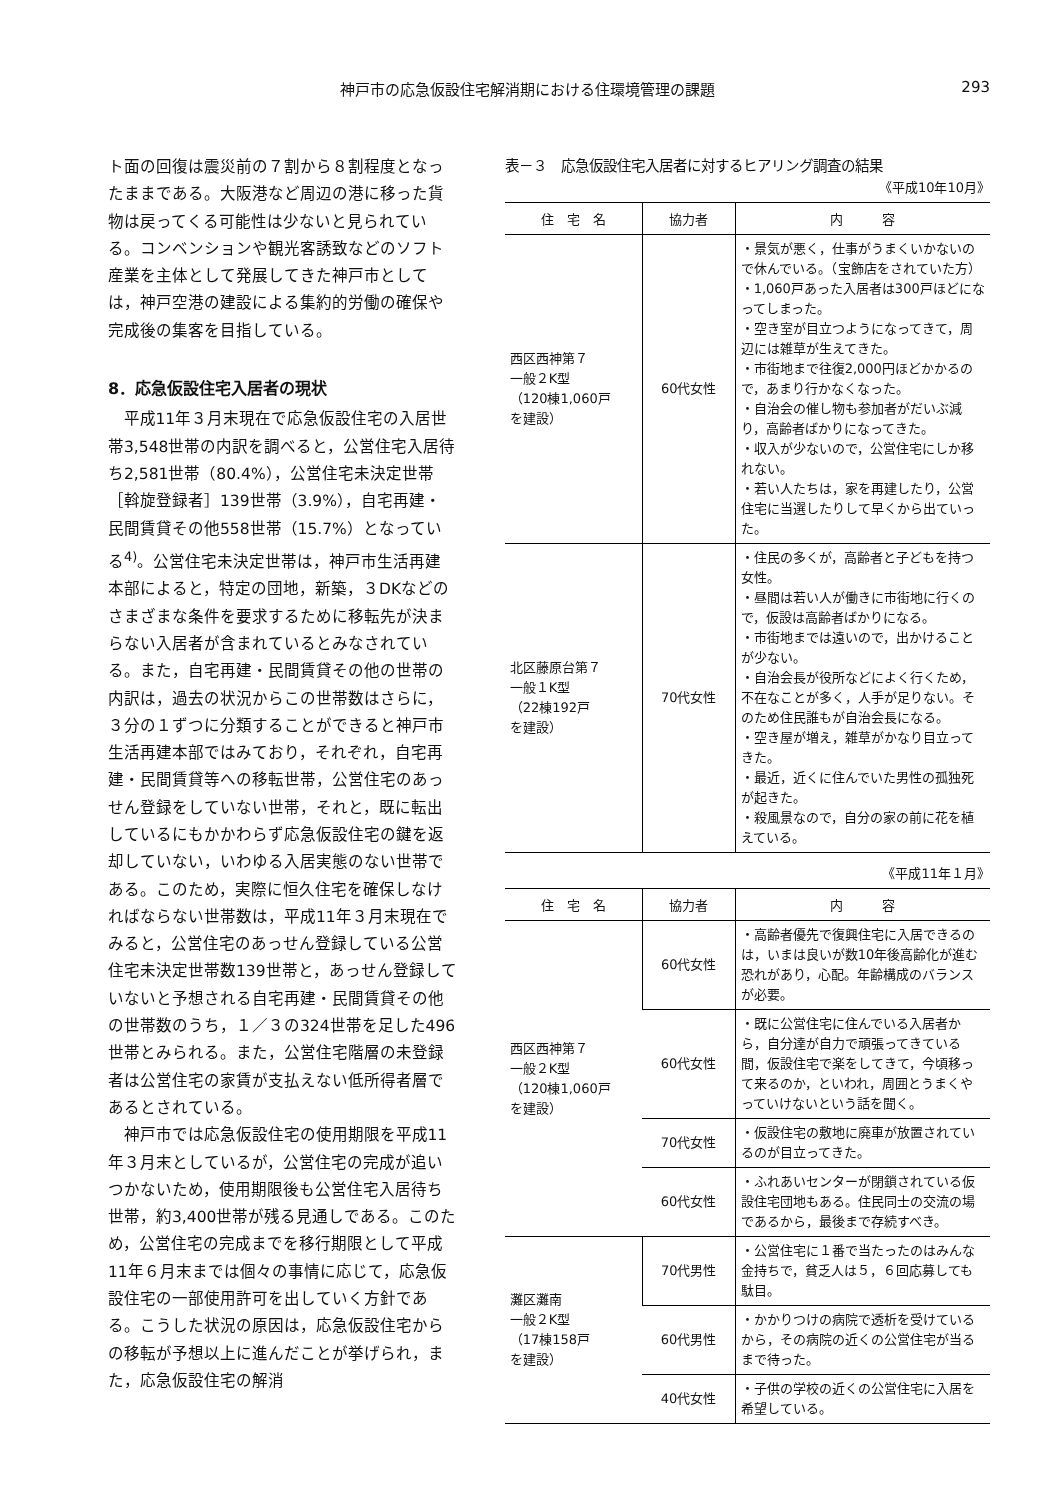神戸市の応急仮設住宅解消期における住環境管理の課題 293
ト面の回復は震災前の７割から８割程度となったままである。大阪港など周辺の港に移った貨物は戻ってくる可能性は少ないと見られている。コンベンションや観光客誘致などのソフト産業を主体として発展してきた神戸市としては，神戸空港の建設による集約的労働の確保や完成後の集客を目指している。
8．応急仮設住宅入居者の現状
平成11年３月末現在で応急仮設住宅の入居世帯3,548世帯の内訳を調べると，公営住宅入居待ち2,581世帯（80.4%），公営住宅未決定世帯［斡旋登録者］139世帯（3.9%），自宅再建・民間賃貸その他558世帯（15.7%）となっている<sup>4)</sup>。公営住宅未決定世帯は，神戸市生活再建本部によると，特定の団地，新築，３DKなどのさまざまな条件を要求するために移転先が決まらない入居者が含まれているとみなされている。また，自宅再建・民間賃貸その他の世帯の内訳は，過去の状況からこの世帯数はさらに，３分の１ずつに分類することができると神戸市生活再建本部ではみており，それぞれ，自宅再建・民間賃貸等への移転世帯，公営住宅のあっせん登録をしていない世帯，それと，既に転出しているにもかかわらず応急仮設住宅の鍵を返却していない，いわゆる入居実態のない世帯である。このため，実際に恒久住宅を確保しなければならない世帯数は，平成11年３月末現在でみると，公営住宅のあっせん登録している公営住宅未決定世帯数139世帯と，あっせん登録していないと予想される自宅再建・民間賃貸その他の世帯数のうち，１／３の324世帯を足した496世帯とみられる。また，公営住宅階層の未登録者は公営住宅の家賃が支払えない低所得者層であるとされている。
神戸市では応急仮設住宅の使用期限を平成11年３月末としているが，公営住宅の完成が追いつかないため，使用期限後も公営住宅入居待ち世帯，約3,400世帯が残る見通しである。このため，公営住宅の完成までを移行期限として平成11年６月末までは個々の事情に応じて，応急仮設住宅の一部使用許可を出していく方針である。こうした状況の原因は，応急仮設住宅からの移転が予想以上に進んだことが挙げられ，また，応急仮設住宅の解消
表－３　応急仮設住宅入居者に対するヒアリング調査の結果
《平成10年10月》
| 住 宅 名 | 協力者 | 内 容 |
| --- | --- | --- |
| 西区西神第７ 一般２K型 （120棟1,060戸 を建設） | 60代女性 | ・景気が悪く，仕事がうまくいかないので休んでいる。（宝飾店をされていた方） ・1,060戸あった入居者は300戸ほどになってしまった。 ・空き室が目立つようになってきて，周辺には雑草が生えてきた。 ・市街地まで往復2,000円ほどかかるので，あまり行かなくなった。 ・自治会の催し物も参加者がだいぶ減り，高齢者ばかりになってきた。 ・収入が少ないので，公営住宅にしか移れない。 ・若い人たちは，家を再建したり，公営住宅に当選したりして早くから出ていった。 |
| 北区藤原台第７ 一般１K型 （22棟192戸 を建設） | 70代女性 | ・住民の多くが，高齢者と子どもを持つ女性。 ・昼間は若い人が働きに市街地に行くので，仮設は高齢者ばかりになる。 ・市街地までは遠いので，出かけることが少ない。 ・自治会長が役所などによく行くため，不在なことが多く，人手が足りない。そのため住民誰もが自治会長になる。 ・空き屋が増え，雑草がかなり目立ってきた。 ・最近，近くに住んでいた男性の孤独死が起きた。 ・殺風景なので，自分の家の前に花を植えている。 |
《平成11年１月》
| 住 宅 名 | 協力者 | 内 容 |
| --- | --- | --- |
| 西区西神第７ 一般２K型 （120棟1,060戸 を建設） | 60代女性 | ・高齢者優先で復興住宅に入居できるのは，いまは良いが数10年後高齢化が進む恐れがあり，心配。年齢構成のバランスが必要。 |
| | 60代女性 | ・既に公営住宅に住んでいる入居者から，自分達が自力で頑張ってきている間，仮設住宅で楽をしてきて，今頃移って来るのか，といわれ，周囲とうまくやっていけないという話を聞く。 |
| | 70代女性 | ・仮設住宅の敷地に廃車が放置されているのが目立ってきた。 |
| | 60代女性 | ・ふれあいセンターが閉鎖されている仮設住宅団地もある。住民同士の交流の場であるから，最後まで存続すべき。 |
| 灘区灘南 一般２K型 （17棟158戸 を建設） | 70代男性 | ・公営住宅に１番で当たったのはみんな金持ちで，貧乏人は５，６回応募しても駄目。 |
| | 60代男性 | ・かかりつけの病院で透析を受けているから，その病院の近くの公営住宅が当るまで待った。 |
| | 40代女性 | ・子供の学校の近くの公営住宅に入居を希望している。 |